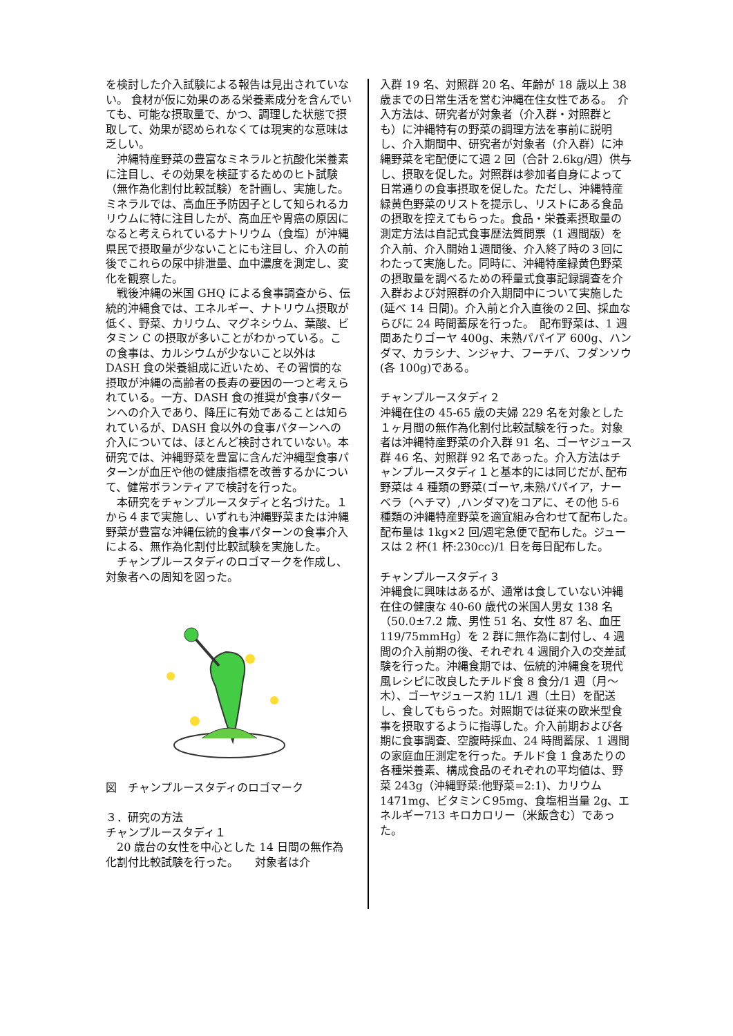を検討した介入試験による報告は見出されていない。 食材が仮に効果のある栄養素成分を含んでいても、可能な摂取量で、かつ、調理した状態で摂取して、効果が認められなくては現実的な意味は乏しい。
　沖縄特産野菜の豊富なミネラルと抗酸化栄養素に注目し、その効果を検証するためのヒト試験（無作為化割付比較試験）を計画し、実施した。 ミネラルでは、高血圧予防因子として知られるカリウムに特に注目したが、高血圧や胃癌の原因になると考えられているナトリウム（食塩）が沖縄県民で摂取量が少ないことにも注目し、介入の前後でこれらの尿中排泄量、血中濃度を測定し、変化を観察した。
　戦後沖縄の米国 GHQ による食事調査から、伝統的沖縄食では、エネルギー、ナトリウム摂取が低く、野菜、カリウム、マグネシウム、葉酸、ビタミン C の摂取が多いことがわかっている。この食事は、カルシウムが少ないこと以外は DASH 食の栄養組成に近いため、その習慣的な摂取が沖縄の高齢者の長寿の要因の一つと考えられている。一方、DASH 食の推奨が食事パターンへの介入であり、降圧に有効であることは知られているが、DASH 食以外の食事パターンへの介入については、ほとんど検討されていない。本研究では、沖縄野菜を豊富に含んだ沖縄型食事パターンが血圧や他の健康指標を改善するかについて、健常ボランティアで検討を行った。
　本研究をチャンプルースタディと名づけた。１から４まで実施し、いずれも沖縄野菜または沖縄野菜が豊富な沖縄伝統的食事パターンの食事介入による、無作為化割付比較試験を実施した。
　チャンプルースタディのロゴマークを作成し、対象者への周知を図った。
図　チャンプルースタディのロゴマーク
３．研究の方法
チャンプルースタディ１
　20 歳台の女性を中心とした 14 日間の無作為化割付比較試験を行った。　　対象者は介
入群 19 名、対照群 20 名、年齢が 18 歳以上 38 歳までの日常生活を営む沖縄在住女性である。　介入方法は、研究者が対象者（介入群・対照群とも）に沖縄特有の野菜の調理方法を事前に説明し、介入期間中、研究者が対象者（介入群）に沖縄野菜を宅配便にて週 2 回（合計 2.6kg/週）供与し、摂取を促した。対照群は参加者自身によって日常通りの食事摂取を促した。ただし、沖縄特産緑黄色野菜のリストを提示し、リストにある食品の摂取を控えてもらった。食品・栄養素摂取量の測定方法は自記式食事歴法質問票（1 週間版）を介入前、介入開始１週間後、介入終了時の３回にわたって実施した。同時に、沖縄特産緑黄色野菜の摂取量を調べるための秤量式食事記録調査を介入群および対照群の介入期間中について実施した(延べ 14 日間)。介入前と介入直後の２回、採血ならびに 24 時間蓄尿を行った。　配布野菜は、1 週間あたりゴーヤ 400g、未熟パパイア 600g、ハンダマ、カラシナ、ンジャナ、フーチバ、フダンソウ(各 100g)である。
チャンプルースタディ２
沖縄在住の 45-65 歳の夫婦 229 名を対象とした１ヶ月間の無作為化割付比較試験を行った。対象者は沖縄特産野菜の介入群 91 名、ゴーヤジュース群 46 名、対照群 92 名であった。介入方法はチャンプルースタディ１と基本的には同じだが､配布野菜は 4 種類の野菜(ゴーヤ,未熟パパイア，ナーベラ（ヘチマ）,ハンダマ)をコアに、その他 5-6 種類の沖縄特産野菜を適宜組み合わせて配布した。　配布量は 1kg×2 回/週宅急便で配布した。ジュースは 2 杯(1 杯:230cc)/1 日を毎日配布した。
チャンプルースタディ３
沖縄食に興味はあるが、通常は食していない沖縄在住の健康な 40-60 歳代の米国人男女 138 名（50.0±7.2 歳、男性 51 名、女性 87 名、血圧 119/75mmHg）を 2 群に無作為に割付し、4 週間の介入前期の後、それぞれ 4 週間介入の交差試験を行った。沖縄食期では、伝統的沖縄食を現代風レシピに改良したチルド食 8 食分/1 週（月～木）、ゴーヤジュース約 1L/1 週（土日）を配送し、食してもらった。対照期では従来の欧米型食事を摂取するように指導した。介入前期および各期に食事調査、空腹時採血、24 時間蓄尿、1 週間の家庭血圧測定を行った。チルド食 1 食あたりの各種栄養素、構成食品のそれぞれの平均値は、野菜 243g（沖縄野菜:他野菜=2:1)、カリウム 1471mg、ビタミンＣ95mg、食塩相当量 2g、エネルギー713 キロカロリー（米飯含む）であった。